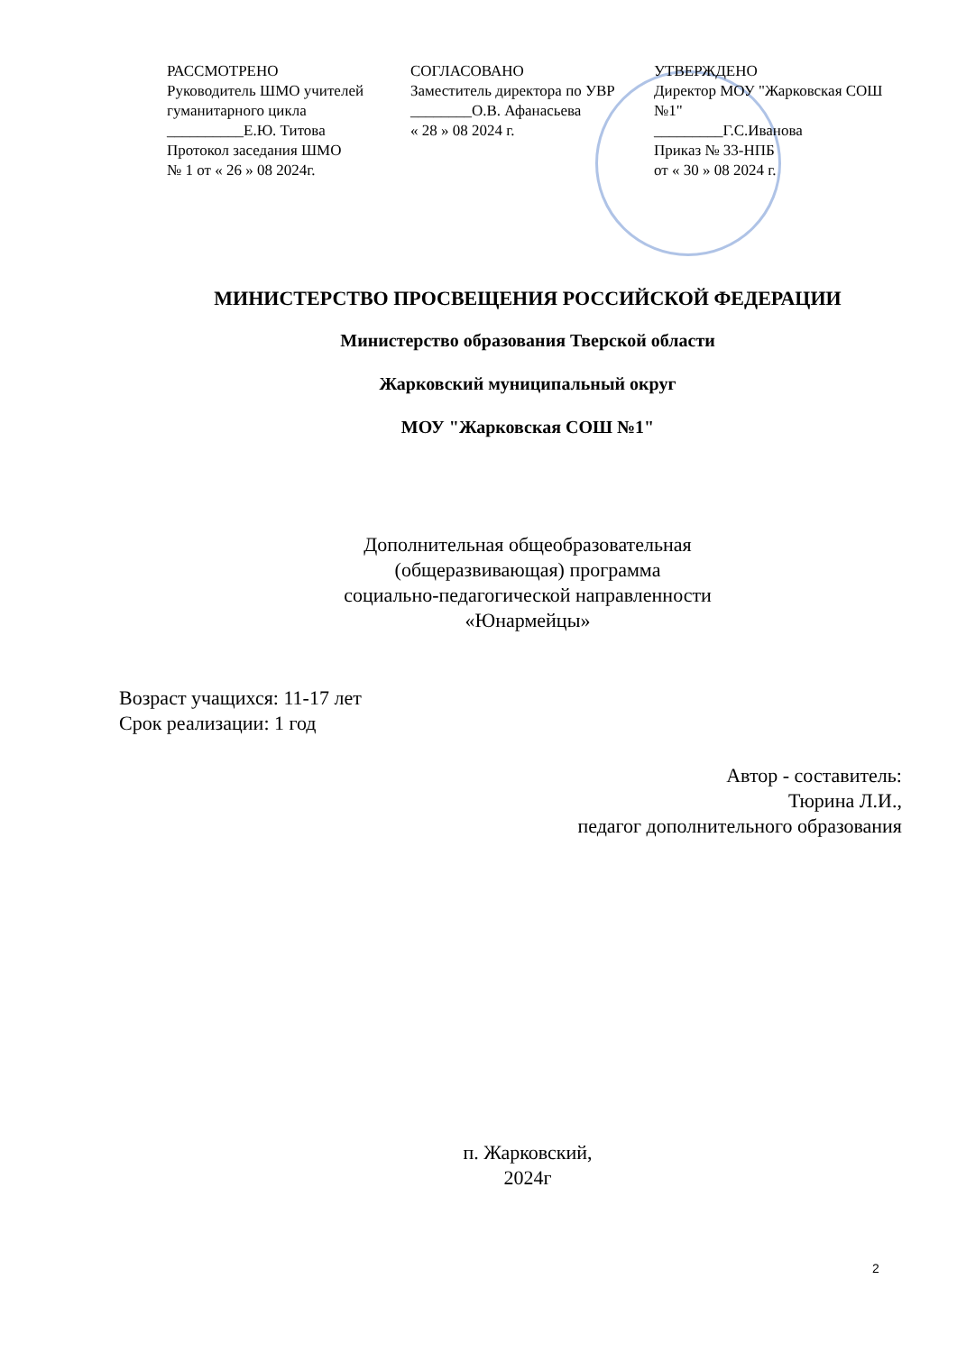РАССМОТРЕНО
Руководитель ШМО учителей гуманитарного цикла
__________Е.Ю. Титова
Протокол заседания ШМО
№ 1 от « 26 » 08 2024г.
СОГЛАСОВАНО
Заместитель директора по УВР
________О.В. Афанасьева
« 28 » 08 2024 г.
УТВЕРЖДЕНО
Директор МОУ "Жарковская СОШ №1"
_________Г.С.Иванова
Приказ № 33-НПБ
от « 30 » 08 2024 г.
МИНИСТЕРСТВО ПРОСВЕЩЕНИЯ РОССИЙСКОЙ ФЕДЕРАЦИИ
Министерство образования Тверской области
Жарковский муниципальный округ
МОУ "Жарковская СОШ №1"
Дополнительная общеобразовательная
(общеразвивающая) программа
социально-педагогической направленности
«Юнармейцы»
Возраст учащихся: 11-17 лет
Срок реализации: 1 год
Автор - составитель:
Тюрина Л.И.,
педагог дополнительного образования
п. Жарковский,
2024г
2